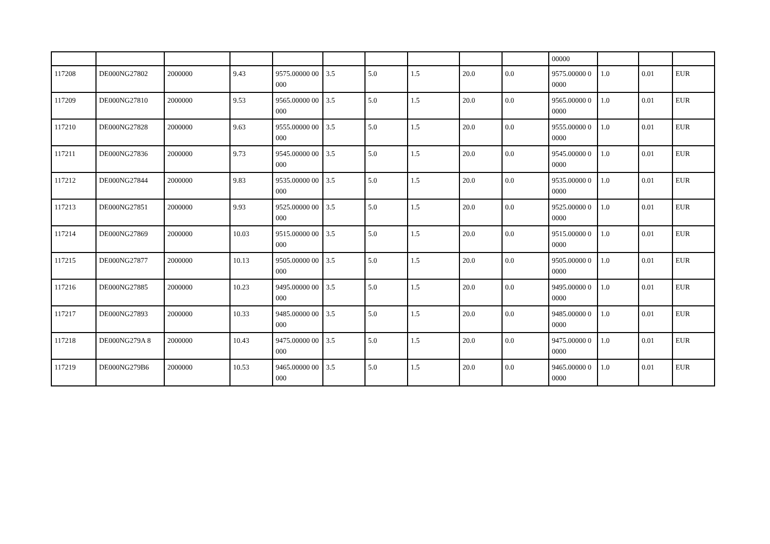| | | | | | | | | | | 00000 | | | |
| 117208 | DE000NG27802 | 2000000 | 9.43 | 9575.00000 00000 | 3.5 | 5.0 | 1.5 | 20.0 | 0.0 | 9575.00000 00000 | 1.0 | 0.01 | EUR |
| 117209 | DE000NG27810 | 2000000 | 9.53 | 9565.00000 00000 | 3.5 | 5.0 | 1.5 | 20.0 | 0.0 | 9565.00000 00000 | 1.0 | 0.01 | EUR |
| 117210 | DE000NG27828 | 2000000 | 9.63 | 9555.00000 00000 | 3.5 | 5.0 | 1.5 | 20.0 | 0.0 | 9555.00000 00000 | 1.0 | 0.01 | EUR |
| 117211 | DE000NG27836 | 2000000 | 9.73 | 9545.00000 00000 | 3.5 | 5.0 | 1.5 | 20.0 | 0.0 | 9545.00000 00000 | 1.0 | 0.01 | EUR |
| 117212 | DE000NG27844 | 2000000 | 9.83 | 9535.00000 00000 | 3.5 | 5.0 | 1.5 | 20.0 | 0.0 | 9535.00000 00000 | 1.0 | 0.01 | EUR |
| 117213 | DE000NG27851 | 2000000 | 9.93 | 9525.00000 00000 | 3.5 | 5.0 | 1.5 | 20.0 | 0.0 | 9525.00000 00000 | 1.0 | 0.01 | EUR |
| 117214 | DE000NG27869 | 2000000 | 10.03 | 9515.00000 00000 | 3.5 | 5.0 | 1.5 | 20.0 | 0.0 | 9515.00000 00000 | 1.0 | 0.01 | EUR |
| 117215 | DE000NG27877 | 2000000 | 10.13 | 9505.00000 00000 | 3.5 | 5.0 | 1.5 | 20.0 | 0.0 | 9505.00000 00000 | 1.0 | 0.01 | EUR |
| 117216 | DE000NG27885 | 2000000 | 10.23 | 9495.00000 00000 | 3.5 | 5.0 | 1.5 | 20.0 | 0.0 | 9495.00000 00000 | 1.0 | 0.01 | EUR |
| 117217 | DE000NG27893 | 2000000 | 10.33 | 9485.00000 00000 | 3.5 | 5.0 | 1.5 | 20.0 | 0.0 | 9485.00000 00000 | 1.0 | 0.01 | EUR |
| 117218 | DE000NG279A 8 | 2000000 | 10.43 | 9475.00000 00000 | 3.5 | 5.0 | 1.5 | 20.0 | 0.0 | 9475.00000 00000 | 1.0 | 0.01 | EUR |
| 117219 | DE000NG279B6 | 2000000 | 10.53 | 9465.00000 00000 | 3.5 | 5.0 | 1.5 | 20.0 | 0.0 | 9465.00000 00000 | 1.0 | 0.01 | EUR |